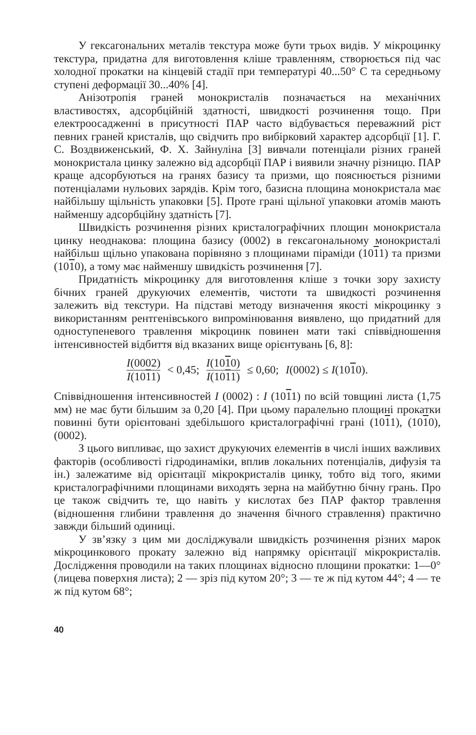У гексагональних металів текстура може бути трьох видів. У мікроцинку текстура, придатна для виготовлення кліше травленням, створюється під час холодної прокатки на кінцевій стадії при температурі 40...50° С та середньому ступені деформації 30...40% [4].
Анізотропія граней монокристалів позначається на механічних властивостях, адсорбційній здатності, швидкості розчинення тощо. При електроосадженні в присутності ПАР часто відбувається переважний ріст певних граней кристалів, що свідчить про вибірковий характер адсорбції [1]. Г. С. Воздвиженський, Ф. X. Зайнуліна [3] вивчали потенціали різних граней монокристала цинку залежно від адсорбції ПАР і виявили значну різницю. ПАР краще адсорбуються на гранях базису та призми, що пояснюється різними потенціалами нульових зарядів. Крім того, базисна площина монокристала має найбільшу щільність упаковки [5]. Проте грані щільної упаковки атомів мають найменшу адсорбційну здатність [7].
Швидкість розчинення різних кристалографічних площин монокристала цинку неоднакова: площина базису (0002) в гексагональному монокристалі найбільш щільно упакована порівняно з площинами піраміди (1011) та призми (1010), а тому має найменшу швидкість розчинення [7].
Придатність мікроцинку для виготовлення кліше з точки зору захисту бічних граней друкуючих елементів, чистоти та швидкості розчинення залежить від текстури. На підставі методу визначення якості мікроцинку з використанням рентгенівського випромінювання виявлено, що придатний для одноступеневого травлення мікроцинк повинен мати такі співвідношення інтенсивностей відбиття від вказаних вище орієнтувань [6, 8]:
I(0002) I(1011) < 0,45; I(1010) I(1011) ≤ 0,60; I(0002) ≤ I(1010).
Співвідношення інтенсивностей I (0002) : I (1011) по всій товщині листа (1,75 мм) не має бути більшим за 0,20 [4]. При цьому паралельно площині прокатки повинні бути орієнтовані здебільшого кристалографічні грані (1011), (1010), (0002).
З цього випливає, що захист друкуючих елементів в числі інших важливих факторів (особливості гідродинаміки, вплив локальних потенціалів, дифузія та ін.) залежатиме від орієнтації мікрокристалів цинку, тобто від того, якими кристалографічними площинами виходять зерна на майбутню бічну грань. Про це також свідчить те, що навіть у кислотах без ПАР фактор травлення (відношення глибини травлення до значення бічного стравлення) практично завжди більший одиниці.
У зв’язку з цим ми досліджували швидкість розчинення різних марок мікроцинкового прокату залежно від напрямку орієнтації мікрокристалів. Дослідження проводили на таких площинах відносно площини прокатки: 1—0° (лицева поверхня листа); 2 — зріз під кутом 20°; 3 — те ж під кутом 44°; 4 — те ж під кутом 68°;
40